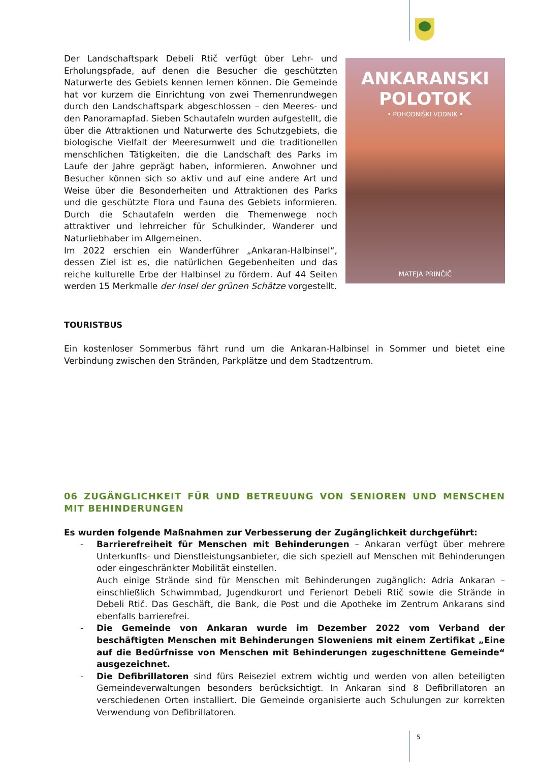Der Landschaftspark Debeli Rtič verfügt über Lehr- und Erholungspfade, auf denen die Besucher die geschützten Naturwerte des Gebiets kennen lernen können. Die Gemeinde hat vor kurzem die Einrichtung von zwei Themenrundwegen durch den Landschaftspark abgeschlossen – den Meeres- und den Panoramapfad. Sieben Schautafeln wurden aufgestellt, die über die Attraktionen und Naturwerte des Schutzgebiets, die biologische Vielfalt der Meeresumwelt und die traditionellen menschlichen Tätigkeiten, die die Landschaft des Parks im Laufe der Jahre geprägt haben, informieren. Anwohner und Besucher können sich so aktiv und auf eine andere Art und Weise über die Besonderheiten und Attraktionen des Parks und die geschützte Flora und Fauna des Gebiets informieren. Durch die Schautafeln werden die Themenwege noch attraktiver und lehrreicher für Schulkinder, Wanderer und Naturliebhaber im Allgemeinen.
Im 2022 erschien ein Wanderführer „Ankaran-Halbinsel“, dessen Ziel ist es, die natürlichen Gegebenheiten und das reiche kulturelle Erbe der Halbinsel zu fördern. Auf 44 Seiten werden 15 Merkmalle der Insel der grünen Schätze vorgestellt.
ANKARANSKI
POLOTOK
• POHODNIŠKI VODNIK •
MATEJA PRINČIČ
TOURISTBUS
Ein kostenloser Sommerbus fährt rund um die Ankaran-Halbinsel in Sommer und bietet eine Verbindung zwischen den Stränden, Parkplätze und dem Stadtzentrum.
06 ZUGÄNGLICHKEIT FÜR UND BETREUUNG VON SENIOREN UND MENSCHEN MIT BEHINDERUNGEN
Es wurden folgende Maßnahmen zur Verbesserung der Zugänglichkeit durchgeführt:
- Barrierefreiheit für Menschen mit Behinderungen – Ankaran verfügt über mehrere Unterkunfts- und Dienstleistungsanbieter, die sich speziell auf Menschen mit Behinderungen oder eingeschränkter Mobilität einstellen.
Auch einige Strände sind für Menschen mit Behinderungen zugänglich: Adria Ankaran – einschließlich Schwimmbad, Jugendkurort und Ferienort Debeli Rtič sowie die Strände in Debeli Rtič. Das Geschäft, die Bank, die Post und die Apotheke im Zentrum Ankarans sind ebenfalls barrierefrei.
- Die Gemeinde von Ankaran wurde im Dezember 2022 vom Verband der beschäftigten Menschen mit Behinderungen Sloweniens mit einem Zertifikat „Eine auf die Bedürfnisse von Menschen mit Behinderungen zugeschnittene Gemeinde“ ausgezeichnet.
- Die Defibrillatoren sind fürs Reiseziel extrem wichtig und werden von allen beteiligten Gemeindeverwaltungen besonders berücksichtigt. In Ankaran sind 8 Defibrillatoren an verschiedenen Orten installiert. Die Gemeinde organisierte auch Schulungen zur korrekten Verwendung von Defibrillatoren.
5